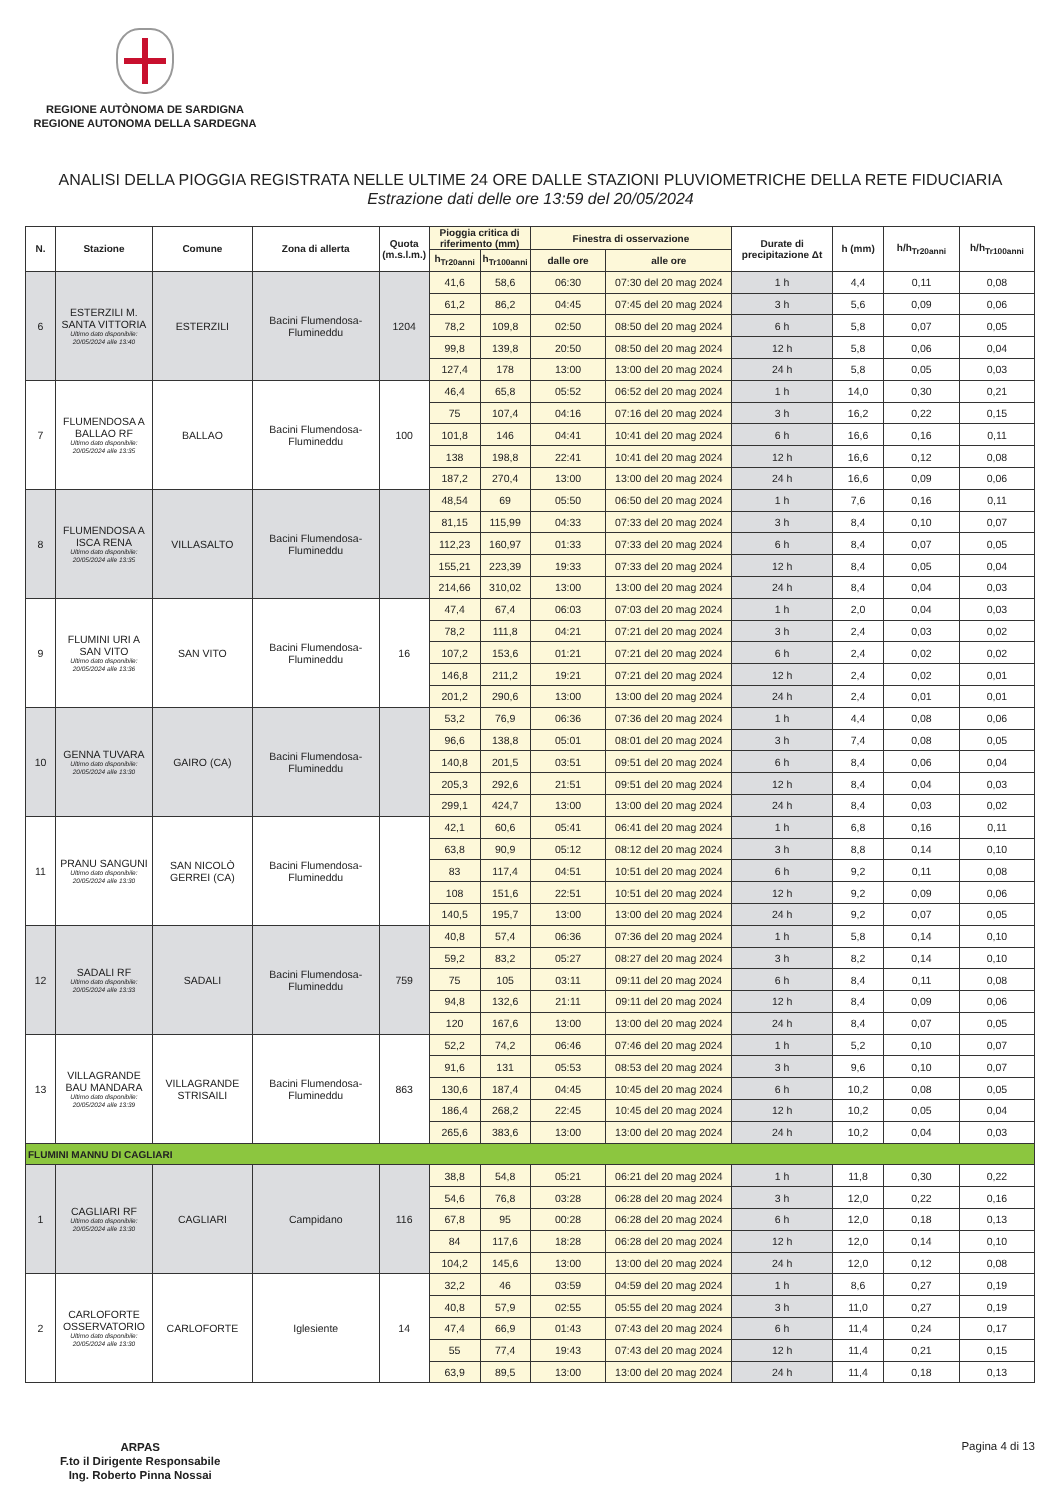REGIONE AUTÒNOMA DE SARDIGNA
REGIONE AUTONOMA DELLA SARDEGNA
ANALISI DELLA PIOGGIA REGISTRATA NELLE ULTIME 24 ORE DALLE STAZIONI PLUVIOMETRICHE DELLA RETE FIDUCIARIA
Estrazione dati delle ore 13:59 del 20/05/2024
| N. | Stazione | Comune | Zona di allerta | Quota (m.s.l.m.) | Pioggia critica di riferimento (mm) | | Finestra di osservazione | | Durate di precipitazione Δt | h (mm) | h/h<sub>Tr20anni</sub> | h/h<sub>Tr100anni</sub> |
| --- | --- | --- | --- | --- | --- | --- | --- | --- | --- | --- | --- | --- |
| | | | | | h<sub>Tr20anni</sub> | h<sub>Tr100anni</sub> | dalle ore | alle ore | | | | |
| 6 | ESTERZILI M. SANTA VITTORIA Ultimo dato disponibile: 20/05/2024 alle 13:40 | ESTERZILI | Bacini Flumendosa-Flumineddu | 1204 | 41,6 | 58,6 | 06:30 | 07:30 del 20 mag 2024 | 1 h | 4,4 | 0,11 | 0,08 |
| | | | | | 61,2 | 86,2 | 04:45 | 07:45 del 20 mag 2024 | 3 h | 5,6 | 0,09 | 0,06 |
| | | | | | 78,2 | 109,8 | 02:50 | 08:50 del 20 mag 2024 | 6 h | 5,8 | 0,07 | 0,05 |
| | | | | | 99,8 | 139,8 | 20:50 | 08:50 del 20 mag 2024 | 12 h | 5,8 | 0,06 | 0,04 |
| | | | | | 127,4 | 178 | 13:00 | 13:00 del 20 mag 2024 | 24 h | 5,8 | 0,05 | 0,03 |
| 7 | FLUMENDOSA A BALLAO RF Ultimo dato disponibile: 20/05/2024 alle 13:35 | BALLAO | Bacini Flumendosa-Flumineddu | 100 | 46,4 | 65,8 | 05:52 | 06:52 del 20 mag 2024 | 1 h | 14,0 | 0,30 | 0,21 |
| | | | | | 75 | 107,4 | 04:16 | 07:16 del 20 mag 2024 | 3 h | 16,2 | 0,22 | 0,15 |
| | | | | | 101,8 | 146 | 04:41 | 10:41 del 20 mag 2024 | 6 h | 16,6 | 0,16 | 0,11 |
| | | | | | 138 | 198,8 | 22:41 | 10:41 del 20 mag 2024 | 12 h | 16,6 | 0,12 | 0,08 |
| | | | | | 187,2 | 270,4 | 13:00 | 13:00 del 20 mag 2024 | 24 h | 16,6 | 0,09 | 0,06 |
| 8 | FLUMENDOSA A ISCA RENA Ultimo dato disponibile: 20/05/2024 alle 13:35 | VILLASALTO | Bacini Flumendosa-Flumineddu | | 48,54 | 69 | 05:50 | 06:50 del 20 mag 2024 | 1 h | 7,6 | 0,16 | 0,11 |
| | | | | | 81,15 | 115,99 | 04:33 | 07:33 del 20 mag 2024 | 3 h | 8,4 | 0,10 | 0,07 |
| | | | | | 112,23 | 160,97 | 01:33 | 07:33 del 20 mag 2024 | 6 h | 8,4 | 0,07 | 0,05 |
| | | | | | 155,21 | 223,39 | 19:33 | 07:33 del 20 mag 2024 | 12 h | 8,4 | 0,05 | 0,04 |
| | | | | | 214,66 | 310,02 | 13:00 | 13:00 del 20 mag 2024 | 24 h | 8,4 | 0,04 | 0,03 |
| 9 | FLUMINI URI A SAN VITO Ultimo dato disponibile: 20/05/2024 alle 13:36 | SAN VITO | Bacini Flumendosa-Flumineddu | 16 | 47,4 | 67,4 | 06:03 | 07:03 del 20 mag 2024 | 1 h | 2,0 | 0,04 | 0,03 |
| | | | | | 78,2 | 111,8 | 04:21 | 07:21 del 20 mag 2024 | 3 h | 2,4 | 0,03 | 0,02 |
| | | | | | 107,2 | 153,6 | 01:21 | 07:21 del 20 mag 2024 | 6 h | 2,4 | 0,02 | 0,02 |
| | | | | | 146,8 | 211,2 | 19:21 | 07:21 del 20 mag 2024 | 12 h | 2,4 | 0,02 | 0,01 |
| | | | | | 201,2 | 290,6 | 13:00 | 13:00 del 20 mag 2024 | 24 h | 2,4 | 0,01 | 0,01 |
| 10 | GENNA TUVARA Ultimo dato disponibile: 20/05/2024 alle 13:30 | GAIRO (CA) | Bacini Flumendosa-Flumineddu | | 53,2 | 76,9 | 06:36 | 07:36 del 20 mag 2024 | 1 h | 4,4 | 0,08 | 0,06 |
| | | | | | 96,6 | 138,8 | 05:01 | 08:01 del 20 mag 2024 | 3 h | 7,4 | 0,08 | 0,05 |
| | | | | | 140,8 | 201,5 | 03:51 | 09:51 del 20 mag 2024 | 6 h | 8,4 | 0,06 | 0,04 |
| | | | | | 205,3 | 292,6 | 21:51 | 09:51 del 20 mag 2024 | 12 h | 8,4 | 0,04 | 0,03 |
| | | | | | 299,1 | 424,7 | 13:00 | 13:00 del 20 mag 2024 | 24 h | 8,4 | 0,03 | 0,02 |
| 11 | PRANU SANGUNI Ultimo dato disponibile: 20/05/2024 alle 13:30 | SAN NICOLÒ GERREI (CA) | Bacini Flumendosa-Flumineddu | | 42,1 | 60,6 | 05:41 | 06:41 del 20 mag 2024 | 1 h | 6,8 | 0,16 | 0,11 |
| | | | | | 63,8 | 90,9 | 05:12 | 08:12 del 20 mag 2024 | 3 h | 8,8 | 0,14 | 0,10 |
| | | | | | 83 | 117,4 | 04:51 | 10:51 del 20 mag 2024 | 6 h | 9,2 | 0,11 | 0,08 |
| | | | | | 108 | 151,6 | 22:51 | 10:51 del 20 mag 2024 | 12 h | 9,2 | 0,09 | 0,06 |
| | | | | | 140,5 | 195,7 | 13:00 | 13:00 del 20 mag 2024 | 24 h | 9,2 | 0,07 | 0,05 |
| 12 | SADALI RF Ultimo dato disponibile: 20/05/2024 alle 13:33 | SADALI | Bacini Flumendosa-Flumineddu | 759 | 40,8 | 57,4 | 06:36 | 07:36 del 20 mag 2024 | 1 h | 5,8 | 0,14 | 0,10 |
| | | | | | 59,2 | 83,2 | 05:27 | 08:27 del 20 mag 2024 | 3 h | 8,2 | 0,14 | 0,10 |
| | | | | | 75 | 105 | 03:11 | 09:11 del 20 mag 2024 | 6 h | 8,4 | 0,11 | 0,08 |
| | | | | | 94,8 | 132,6 | 21:11 | 09:11 del 20 mag 2024 | 12 h | 8,4 | 0,09 | 0,06 |
| | | | | | 120 | 167,6 | 13:00 | 13:00 del 20 mag 2024 | 24 h | 8,4 | 0,07 | 0,05 |
| 13 | VILLAGRANDE BAU MANDARA Ultimo dato disponibile: 20/05/2024 alle 13:39 | VILLAGRANDE STRISAILI | Bacini Flumendosa-Flumineddu | 863 | 52,2 | 74,2 | 06:46 | 07:46 del 20 mag 2024 | 1 h | 5,2 | 0,10 | 0,07 |
| | | | | | 91,6 | 131 | 05:53 | 08:53 del 20 mag 2024 | 3 h | 9,6 | 0,10 | 0,07 |
| | | | | | 130,6 | 187,4 | 04:45 | 10:45 del 20 mag 2024 | 6 h | 10,2 | 0,08 | 0,05 |
| | | | | | 186,4 | 268,2 | 22:45 | 10:45 del 20 mag 2024 | 12 h | 10,2 | 0,05 | 0,04 |
| | | | | | 265,6 | 383,6 | 13:00 | 13:00 del 20 mag 2024 | 24 h | 10,2 | 0,04 | 0,03 |
| FLUMINI MANNU DI CAGLIARI | | | | | | | | | | | | |
| 1 | CAGLIARI RF Ultimo dato disponibile: 20/05/2024 alle 13:30 | CAGLIARI | Campidano | 116 | 38,8 | 54,8 | 05:21 | 06:21 del 20 mag 2024 | 1 h | 11,8 | 0,30 | 0,22 |
| | | | | | 54,6 | 76,8 | 03:28 | 06:28 del 20 mag 2024 | 3 h | 12,0 | 0,22 | 0,16 |
| | | | | | 67,8 | 95 | 00:28 | 06:28 del 20 mag 2024 | 6 h | 12,0 | 0,18 | 0,13 |
| | | | | | 84 | 117,6 | 18:28 | 06:28 del 20 mag 2024 | 12 h | 12,0 | 0,14 | 0,10 |
| | | | | | 104,2 | 145,6 | 13:00 | 13:00 del 20 mag 2024 | 24 h | 12,0 | 0,12 | 0,08 |
| 2 | CARLOFORTE OSSERVATORIO Ultimo dato disponibile: 20/05/2024 alle 13:30 | CARLOFORTE | Iglesiente | 14 | 32,2 | 46 | 03:59 | 04:59 del 20 mag 2024 | 1 h | 8,6 | 0,27 | 0,19 |
| | | | | | 40,8 | 57,9 | 02:55 | 05:55 del 20 mag 2024 | 3 h | 11,0 | 0,27 | 0,19 |
| | | | | | 47,4 | 66,9 | 01:43 | 07:43 del 20 mag 2024 | 6 h | 11,4 | 0,24 | 0,17 |
| | | | | | 55 | 77,4 | 19:43 | 07:43 del 20 mag 2024 | 12 h | 11,4 | 0,21 | 0,15 |
| | | | | | 63,9 | 89,5 | 13:00 | 13:00 del 20 mag 2024 | 24 h | 11,4 | 0,18 | 0,13 |
ARPAS
F.to il Dirigente Responsabile
Ing. Roberto Pinna Nossai
Pagina 4 di 13